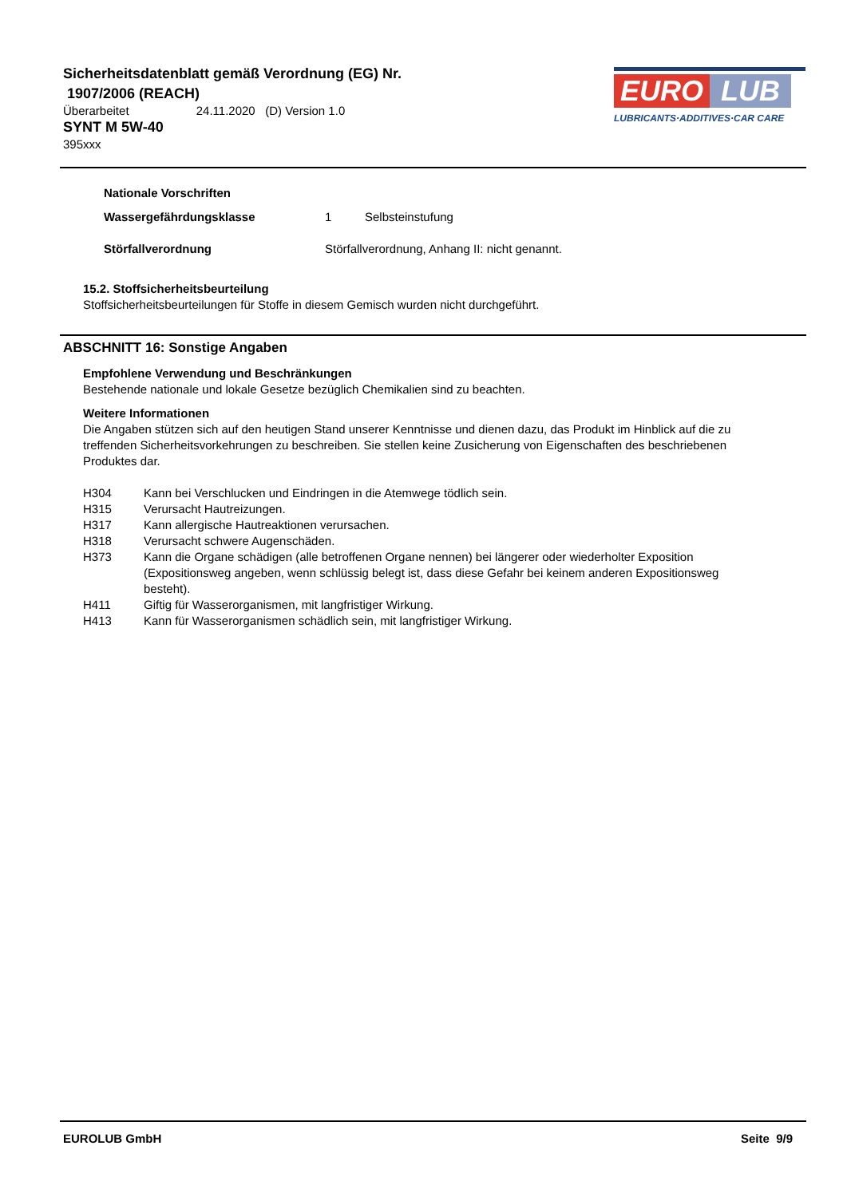Sicherheitsdatenblatt gemäß Verordnung (EG) Nr.
1907/2006 (REACH)
Überarbeitet 24.11.2020 (D) Version 1.0
SYNT M 5W-40
395xxx
EURO LUB
LUBRICANTS·ADDITIVES·CAR CARE
Nationale Vorschriften
Wassergefährdungsklasse 1 Selbsteinstufung
Störfallverordnung Störfallverordnung, Anhang II: nicht genannt.
15.2. Stoffsicherheitsbeurteilung
Stoffsicherheitsbeurteilungen für Stoffe in diesem Gemisch wurden nicht durchgeführt.
ABSCHNITT 16: Sonstige Angaben
Empfohlene Verwendung und Beschränkungen
Bestehende nationale und lokale Gesetze bezüglich Chemikalien sind zu beachten.
Weitere Informationen
Die Angaben stützen sich auf den heutigen Stand unserer Kenntnisse und dienen dazu, das Produkt im Hinblick auf die zu treffenden Sicherheitsvorkehrungen zu beschreiben. Sie stellen keine Zusicherung von Eigenschaften des beschriebenen Produktes dar.
H304 Kann bei Verschlucken und Eindringen in die Atemwege tödlich sein.
H315 Verursacht Hautreizungen.
H317 Kann allergische Hautreaktionen verursachen.
H318 Verursacht schwere Augenschäden.
H373 Kann die Organe schädigen (alle betroffenen Organe nennen) bei längerer oder wiederholter Exposition (Expositionsweg angeben, wenn schlüssig belegt ist, dass diese Gefahr bei keinem anderen Expositionsweg besteht).
H411 Giftig für Wasserorganismen, mit langfristiger Wirkung.
H413 Kann für Wasserorganismen schädlich sein, mit langfristiger Wirkung.
EUROLUB GmbH Seite 9/9